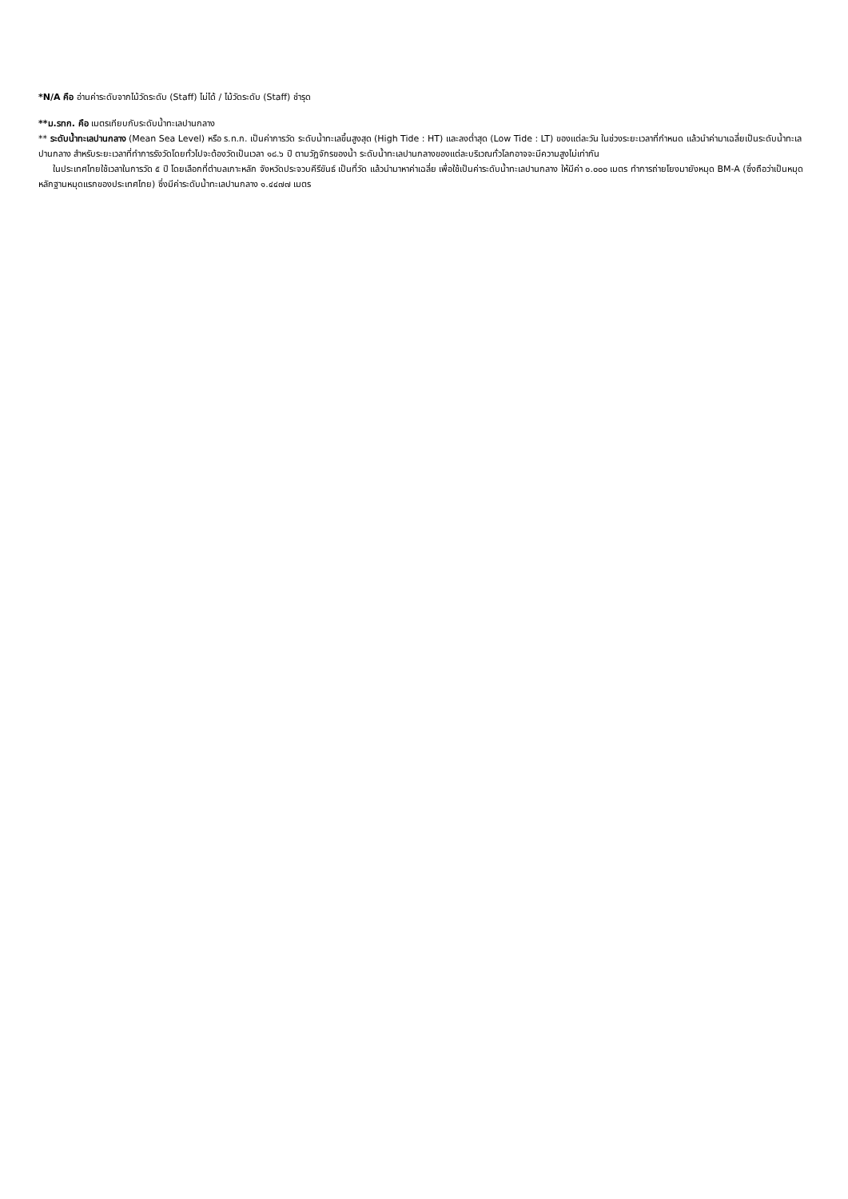*N/A คือ อ่านค่าระดับจากไม้วัดระดับ (Staff) ไม่ได้ / ไม้วัดระดับ (Staff) ชำรุด
**ม.รทก. คือ เมตรเทียบกับระดับน้ำทะเลปานกลาง
** ระดับน้ำทะเลปานกลาง (Mean Sea Level) หรือ ร.ท.ก. เป็นค่าการวัด ระดับน้ำทะเลขึ้นสูงสุด (High Tide : HT) และลงต่ำสุด (Low Tide : LT) ของแต่ละวัน ในช่วงระยะเวลาที่กำหนด แล้วนำค่ามาเฉลี่ยเป็นระดับน้ำทะเลปานกลาง สำหรับระยะเวลาที่ทำการรังวัดโดยทั่วไปจะต้องวัดเป็นเวลา ๑๘.๖ ปี ตามวัฏจักรของน้ำ ระดับน้ำทะเลปานกลางของแต่ละบริเวณทั่วโลกอาจจะมีความสูงไม่เท่ากัน
ในประเทศไทยใช้เวลาในการวัด ๕ ปี โดยเลือกที่ตำบลเกาะหลัก จังหวัดประจวบคีรีขันธ์ เป็นที่วัด แล้วนำมาหาค่าเฉลี่ย เพื่อใช้เป็นค่าระดับน้ำทะเลปานกลาง ให้มีค่า ๐.๐๐๐ เมตร ทำการถ่ายโยงมายังหมุด BM-A (ซึ่งถือว่าเป็นหมุดหลักฐานหมุดแรกของประเทศไทย) ซึ่งมีค่าระดับน้ำทะเลปานกลาง ๑.๔๔๗๗ เมตร